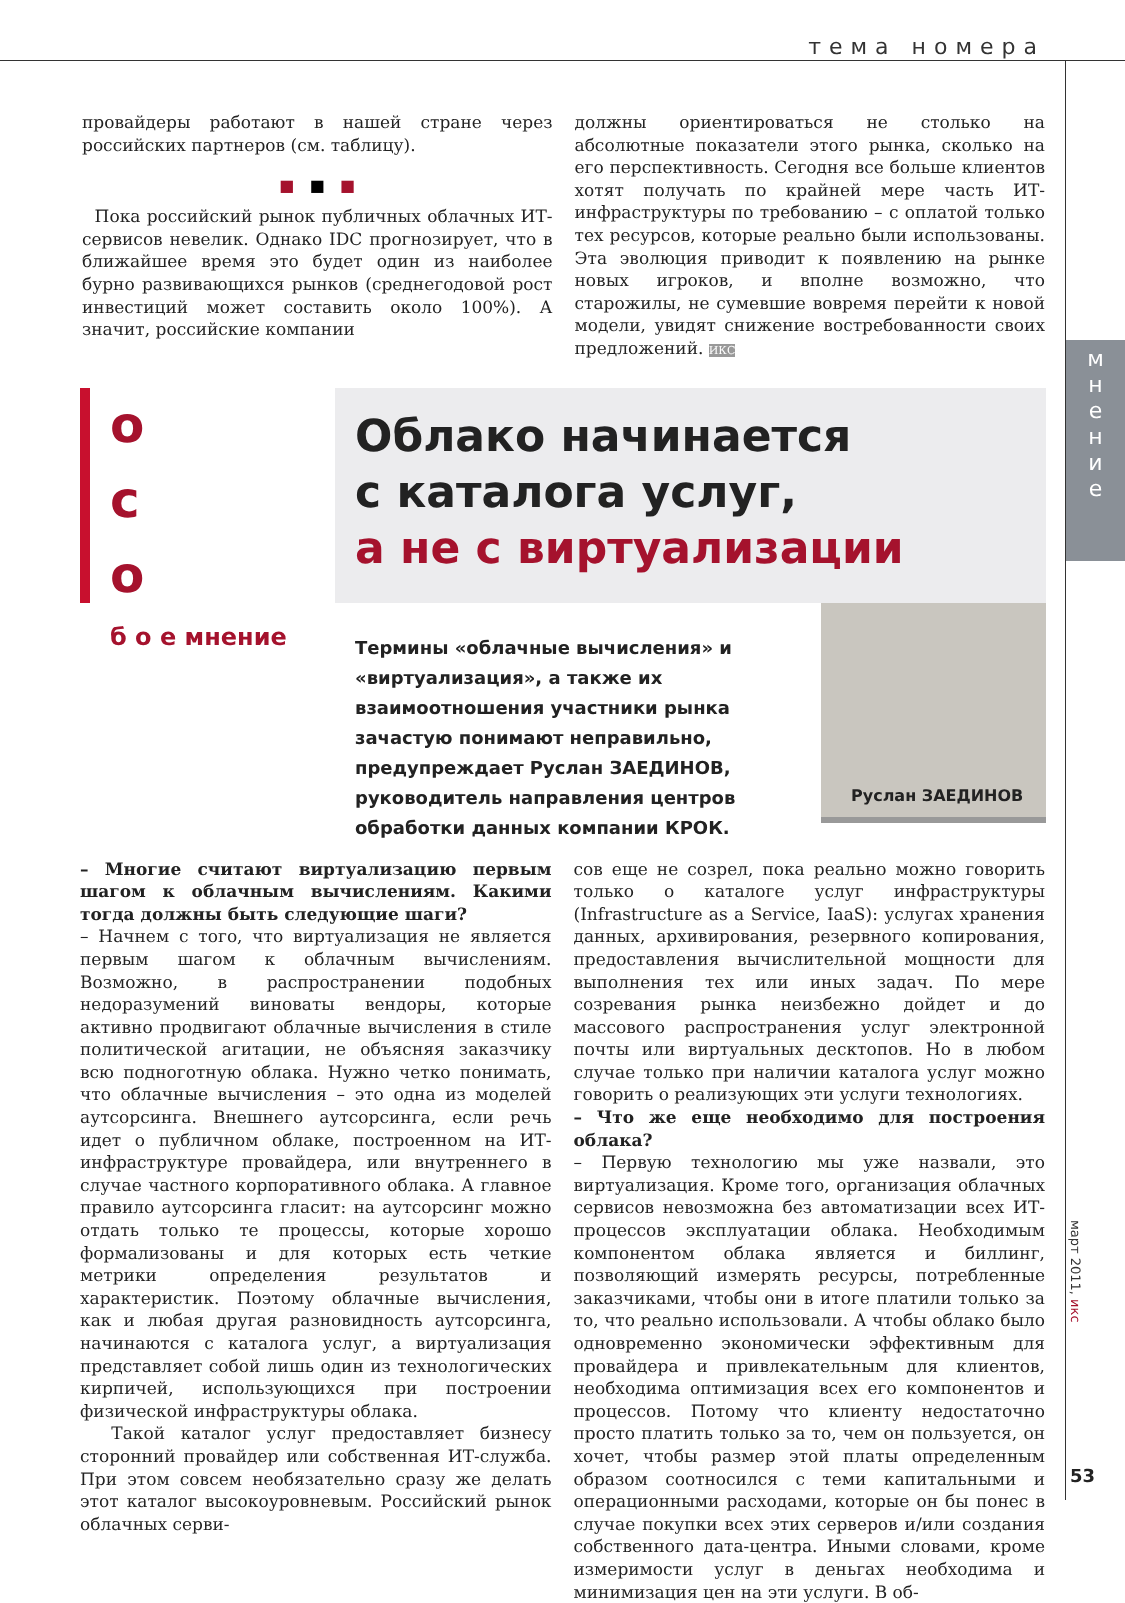тема номера
провайдеры работают в нашей стране через российских партнеров (см. таблицу).
■ ■ ■
Пока российский рынок публичных облачных ИТ-сервисов невелик. Однако IDC прогнозирует, что в ближайшее время это будет один из наиболее бурно развивающихся рынков (среднегодовой рост инвестиций может составить около 100%). А значит, российские компании
должны ориентироваться не столько на абсолютные показатели этого рынка, сколько на его перспективность. Сегодня все больше клиентов хотят получать по крайней мере часть ИТ-инфраструктуры по требованию – с оплатой только тех ресурсов, которые реально были использованы. Эта эволюция приводит к появлению на рынке новых игроков, и вполне возможно, что старожилы, не сумевшие вовремя перейти к новой модели, увидят снижение востребованности своих предложений. ИКС
о
с
о
Облако начинается
с каталога услуг,
а не с виртуализации
м
н
е
н
и
е
б о е мнение
Термины «облачные вычисления» и «виртуализация», а также их взаимоотношения участники рынка зачастую понимают неправильно, предупреждает Руслан ЗАЕДИНОВ, руководитель направления центров обработки данных компании КРОК.
Руслан ЗАЕДИНОВ
– Многие считают виртуализацию первым шагом к облачным вычислениям. Какими тогда должны быть следующие шаги?
– Начнем с того, что виртуализация не является первым шагом к облачным вычислениям. Возможно, в распространении подобных недоразумений виноваты вендоры, которые активно продвигают облачные вычисления в стиле политической агитации, не объясняя заказчику всю подноготную облака. Нужно четко понимать, что облачные вычисления – это одна из моделей аутсорсинга. Внешнего аутсорсинга, если речь идет о публичном облаке, построенном на ИТ-инфраструктуре провайдера, или внутреннего в случае частного корпоративного облака. А главное правило аутсорсинга гласит: на аутсорсинг можно отдать только те процессы, которые хорошо формализованы и для которых есть четкие метрики определения результатов и характеристик. Поэтому облачные вычисления, как и любая другая разновидность аутсорсинга, начинаются с каталога услуг, а виртуализация представляет собой лишь один из технологических кирпичей, использующихся при построении физической инфраструктуры облака.
Такой каталог услуг предоставляет бизнесу сторонний провайдер или собственная ИТ-служба. При этом совсем необязательно сразу же делать этот каталог высокоуровневым. Российский рынок облачных серви-
сов еще не созрел, пока реально можно говорить только о каталоге услуг инфраструктуры (Infrastructure as a Service, IaaS): услугах хранения данных, архивирования, резервного копирования, предоставления вычислительной мощности для выполнения тех или иных задач. По мере созревания рынка неизбежно дойдет и до массового распространения услуг электронной почты или виртуальных десктопов. Но в любом случае только при наличии каталога услуг можно говорить о реализующих эти услуги технологиях.
– Что же еще необходимо для построения облака?
– Первую технологию мы уже назвали, это виртуализация. Кроме того, организация облачных сервисов невозможна без автоматизации всех ИТ-процессов эксплуатации облака. Необходимым компонентом облака является и биллинг, позволяющий измерять ресурсы, потребленные заказчиками, чтобы они в итоге платили только за то, что реально использовали. А чтобы облако было одновременно экономически эффективным для провайдера и привлекательным для клиентов, необходима оптимизация всех его компонентов и процессов. Потому что клиенту недостаточно просто платить только за то, чем он пользуется, он хочет, чтобы размер этой платы определенным образом соотносился с теми капитальными и операционными расходами, которые он бы понес в случае покупки всех этих серверов и/или создания собственного дата-центра. Иными словами, кроме измеримости услуг в деньгах необходима и минимизация цен на эти услуги. В об-
март 2011, икс
53